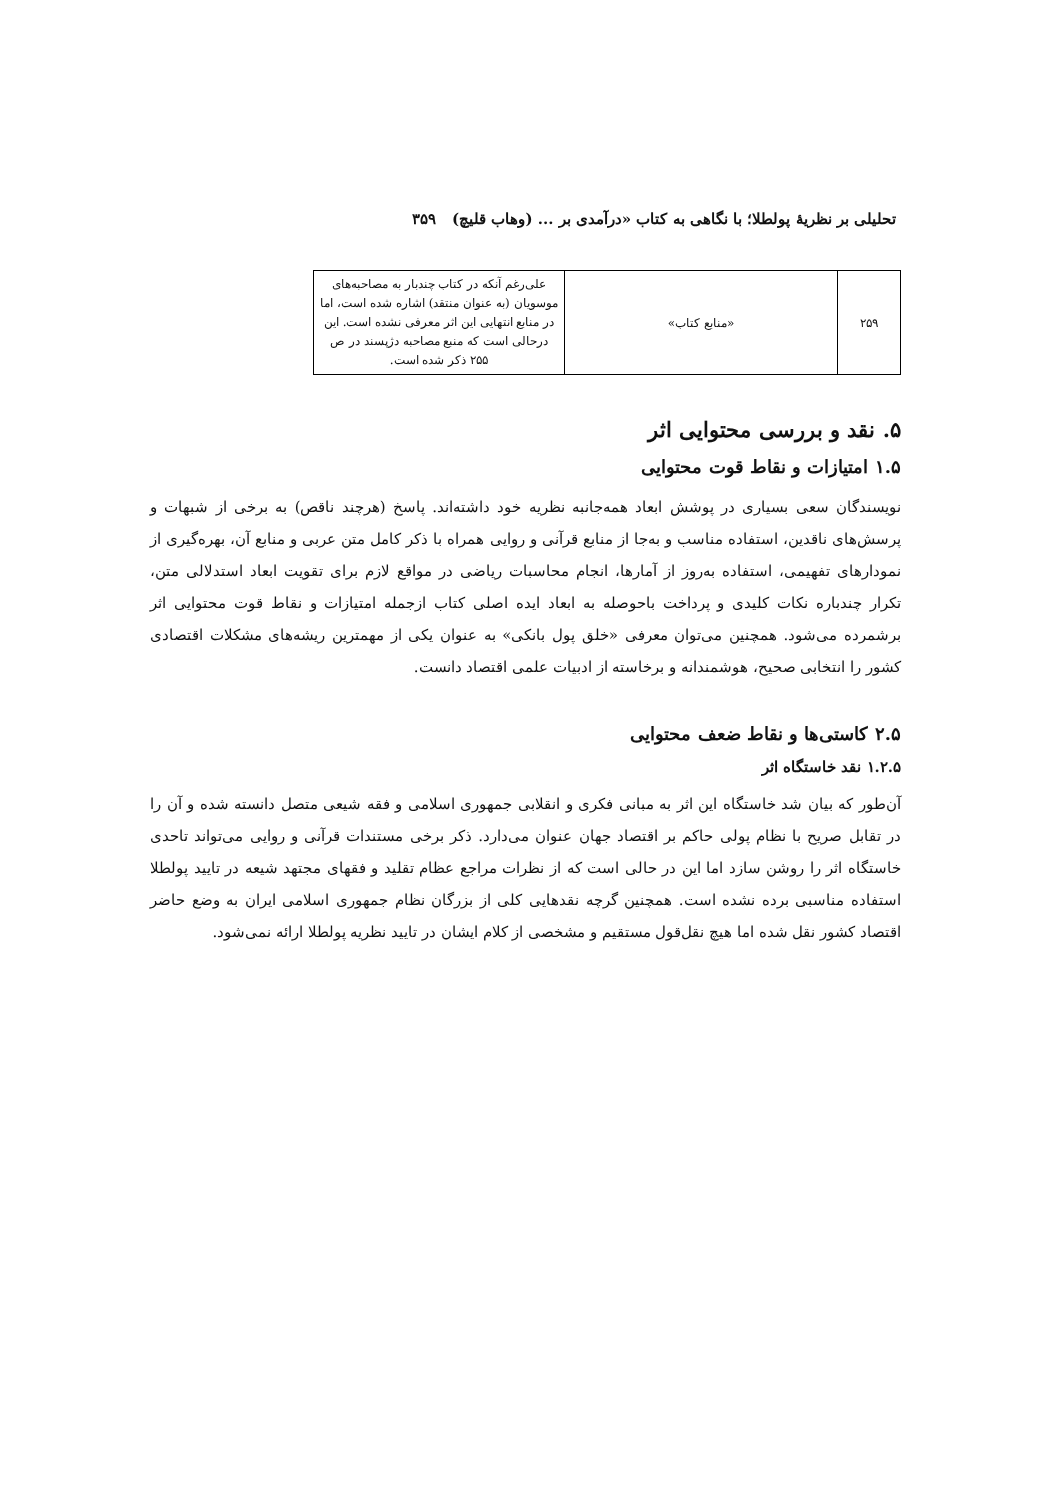تحلیلی بر نظریهٔ پولطلا؛ با نگاهی به کتاب «درآمدی بر ... (وهاب قلیچ) ۳۵۹
| ۲۵۹ | «منابع کتاب» | علی‌رغم آنکه در کتاب چندبار به مصاحبه‌های موسویان (به عنوان منتقد) اشاره شده است، اما در منابع انتهایی این اثر معرفی نشده است. این درحالی است که منبع مصاحبه دژپسند در ص ۲۵۵ ذکر شده است. |
۵. نقد و بررسی محتوایی اثر
۱.۵ امتیازات و نقاط قوت محتوایی
نویسندگان سعی بسیاری در پوشش ابعاد همه‌جانبه نظریه خود داشته‌اند. پاسخ (هرچند ناقص) به برخی از شبهات و پرسش‌های ناقدین، استفاده مناسب و به‌جا از منابع قرآنی و روایی همراه با ذکر کامل متن عربی و منابع آن، بهره‌گیری از نمودارهای تفهیمی، استفاده به‌روز از آمارها، انجام محاسبات ریاضی در مواقع لازم برای تقویت ابعاد استدلالی متن، تکرار چندباره نکات کلیدی و پرداخت باحوصله به ابعاد ایده اصلی کتاب ازجمله امتیازات و نقاط قوت محتوایی اثر برشمرده می‌شود. همچنین می‌توان معرفی «خلق پول بانکی» به عنوان یکی از مهمترین ریشه‌های مشکلات اقتصادی کشور را انتخابی صحیح، هوشمندانه و برخاسته از ادبیات علمی اقتصاد دانست.
۲.۵ کاستی‌ها و نقاط ضعف محتوایی
۱.۲.۵ نقد خاستگاه اثر
آن‌طور که بیان شد خاستگاه این اثر به مبانی فکری و انقلابی جمهوری اسلامی و فقه شیعی متصل دانسته شده و آن را در تقابل صریح با نظام پولی حاکم بر اقتصاد جهان عنوان می‌دارد. ذکر برخی مستندات قرآنی و روایی می‌تواند تاحدی خاستگاه اثر را روشن سازد اما این در حالی است که از نظرات مراجع عظام تقلید و فقهای مجتهد شیعه در تایید پولطلا استفاده مناسبی برده نشده است. همچنین گرچه نقدهایی کلی از بزرگان نظام جمهوری اسلامی ایران به وضع حاضر اقتصاد کشور نقل شده اما هیچ نقل‌قول مستقیم و مشخصی از کلام ایشان در تایید نظریه پولطلا ارائه نمی‌شود.